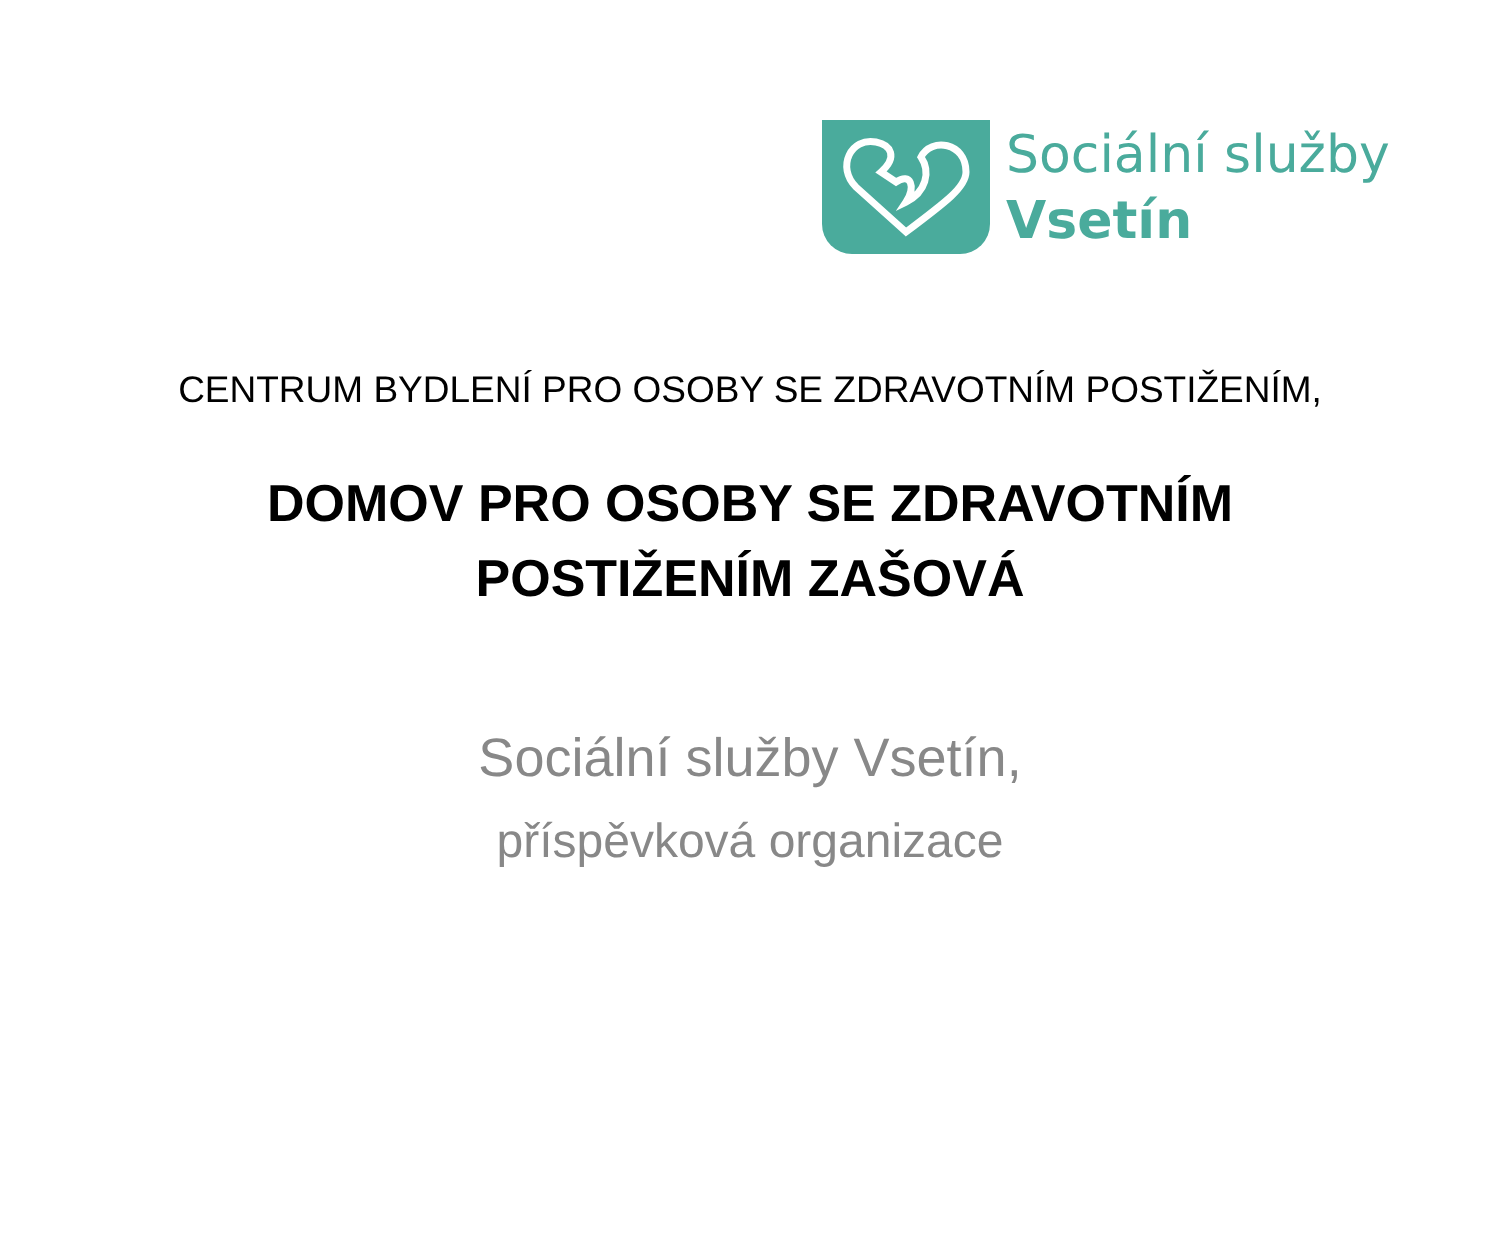Sociální služby
Vsetín
CENTRUM BYDLENÍ PRO OSOBY SE ZDRAVOTNÍM POSTIŽENÍM,
DOMOV PRO OSOBY SE ZDRAVOTNÍM
POSTIŽENÍM ZAŠOVÁ
Sociální služby Vsetín,
příspěvková organizace